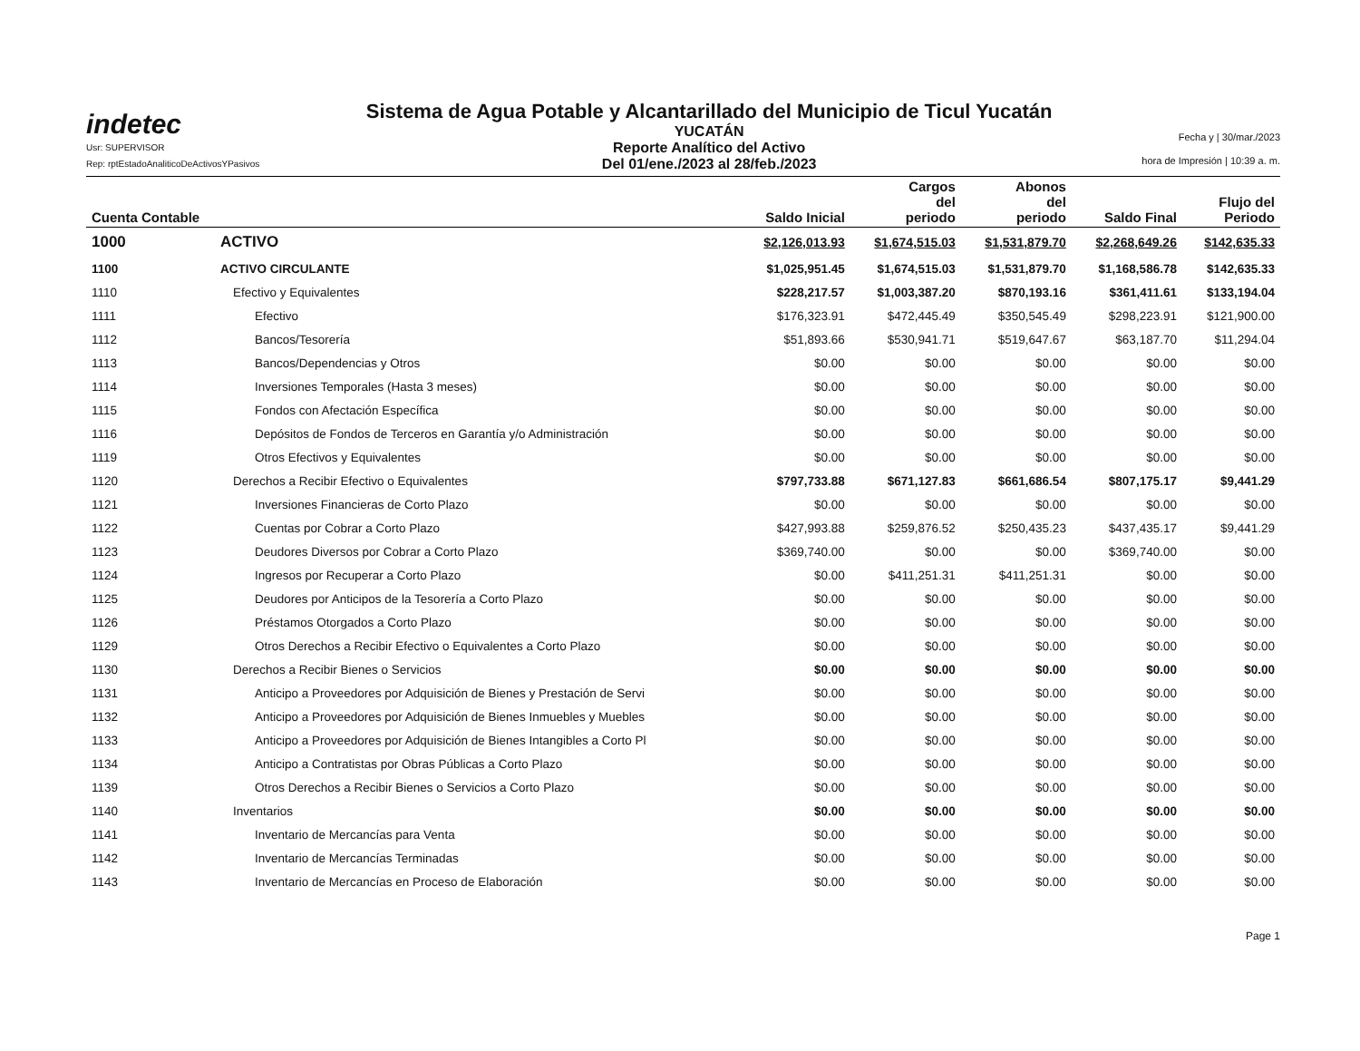indetec
Usr: SUPERVISOR
Rep: rptEstadoAnaliticoDeActivosYPasivos
Sistema de Agua Potable y Alcantarillado del Municipio de Ticul Yucatán
YUCATÁN
Reporte Analítico del Activo
Del 01/ene./2023 al 28/feb./2023
Fecha y | 30/mar./2023
hora de Impresión | 10:39 a. m.
| Cuenta Contable | | Saldo Inicial | Cargos del periodo | Abonos del periodo | Saldo Final | Flujo del Periodo |
| --- | --- | --- | --- | --- | --- | --- |
| 1000 | ACTIVO | $2,126,013.93 | $1,674,515.03 | $1,531,879.70 | $2,268,649.26 | $142,635.33 |
| 1100 | ACTIVO CIRCULANTE | $1,025,951.45 | $1,674,515.03 | $1,531,879.70 | $1,168,586.78 | $142,635.33 |
| 1110 | Efectivo y Equivalentes | $228,217.57 | $1,003,387.20 | $870,193.16 | $361,411.61 | $133,194.04 |
| 1111 | Efectivo | $176,323.91 | $472,445.49 | $350,545.49 | $298,223.91 | $121,900.00 |
| 1112 | Bancos/Tesorería | $51,893.66 | $530,941.71 | $519,647.67 | $63,187.70 | $11,294.04 |
| 1113 | Bancos/Dependencias y Otros | $0.00 | $0.00 | $0.00 | $0.00 | $0.00 |
| 1114 | Inversiones Temporales (Hasta 3 meses) | $0.00 | $0.00 | $0.00 | $0.00 | $0.00 |
| 1115 | Fondos con Afectación Específica | $0.00 | $0.00 | $0.00 | $0.00 | $0.00 |
| 1116 | Depósitos de Fondos de Terceros en Garantía y/o Administración | $0.00 | $0.00 | $0.00 | $0.00 | $0.00 |
| 1119 | Otros Efectivos y Equivalentes | $0.00 | $0.00 | $0.00 | $0.00 | $0.00 |
| 1120 | Derechos a Recibir Efectivo o Equivalentes | $797,733.88 | $671,127.83 | $661,686.54 | $807,175.17 | $9,441.29 |
| 1121 | Inversiones Financieras de Corto Plazo | $0.00 | $0.00 | $0.00 | $0.00 | $0.00 |
| 1122 | Cuentas por Cobrar a Corto Plazo | $427,993.88 | $259,876.52 | $250,435.23 | $437,435.17 | $9,441.29 |
| 1123 | Deudores Diversos por Cobrar a Corto Plazo | $369,740.00 | $0.00 | $0.00 | $369,740.00 | $0.00 |
| 1124 | Ingresos por Recuperar a Corto Plazo | $0.00 | $411,251.31 | $411,251.31 | $0.00 | $0.00 |
| 1125 | Deudores por Anticipos de la Tesorería a Corto Plazo | $0.00 | $0.00 | $0.00 | $0.00 | $0.00 |
| 1126 | Préstamos Otorgados a Corto Plazo | $0.00 | $0.00 | $0.00 | $0.00 | $0.00 |
| 1129 | Otros Derechos a Recibir Efectivo o Equivalentes a Corto Plazo | $0.00 | $0.00 | $0.00 | $0.00 | $0.00 |
| 1130 | Derechos a Recibir Bienes o Servicios | $0.00 | $0.00 | $0.00 | $0.00 | $0.00 |
| 1131 | Anticipo a Proveedores por Adquisición de Bienes y Prestación de Servi | $0.00 | $0.00 | $0.00 | $0.00 | $0.00 |
| 1132 | Anticipo a Proveedores por Adquisición de Bienes Inmuebles y Muebles | $0.00 | $0.00 | $0.00 | $0.00 | $0.00 |
| 1133 | Anticipo a Proveedores por Adquisición de Bienes Intangibles a Corto Pl | $0.00 | $0.00 | $0.00 | $0.00 | $0.00 |
| 1134 | Anticipo a Contratistas por Obras Públicas a Corto Plazo | $0.00 | $0.00 | $0.00 | $0.00 | $0.00 |
| 1139 | Otros Derechos a Recibir Bienes o Servicios a Corto Plazo | $0.00 | $0.00 | $0.00 | $0.00 | $0.00 |
| 1140 | Inventarios | $0.00 | $0.00 | $0.00 | $0.00 | $0.00 |
| 1141 | Inventario de Mercancías para Venta | $0.00 | $0.00 | $0.00 | $0.00 | $0.00 |
| 1142 | Inventario de Mercancías Terminadas | $0.00 | $0.00 | $0.00 | $0.00 | $0.00 |
| 1143 | Inventario de Mercancías en Proceso de Elaboración | $0.00 | $0.00 | $0.00 | $0.00 | $0.00 |
Page 1